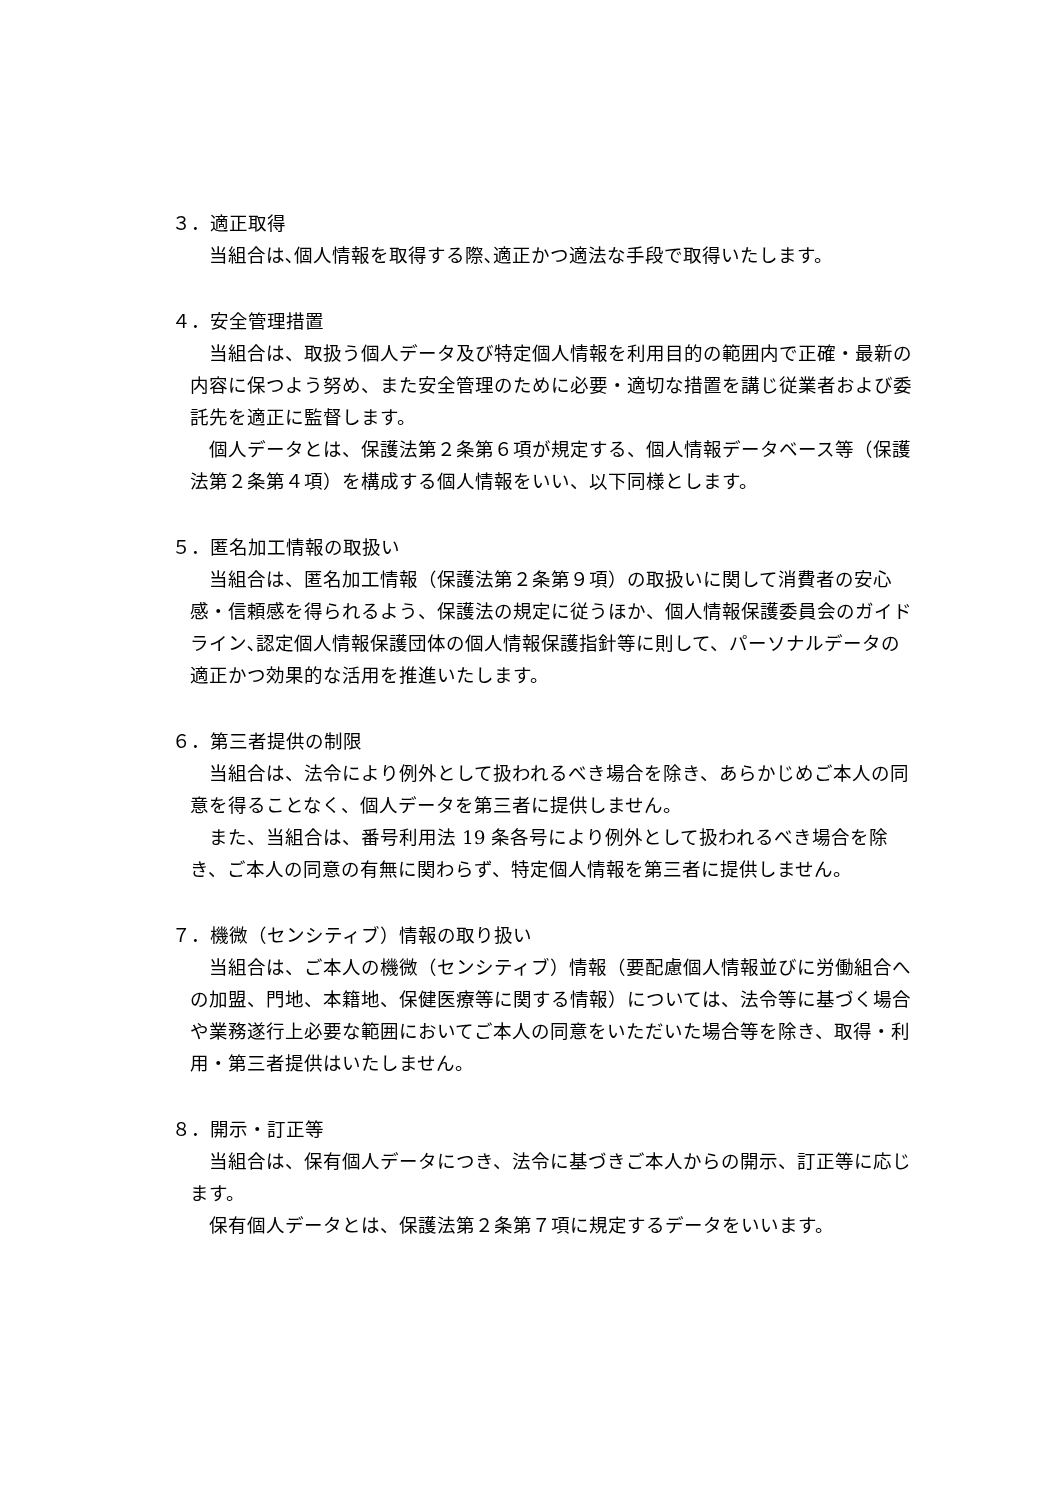３．適正取得
当組合は､個人情報を取得する際､適正かつ適法な手段で取得いたします。
４．安全管理措置
当組合は、取扱う個人データ及び特定個人情報を利用目的の範囲内で正確・最新の内容に保つよう努め、また安全管理のために必要・適切な措置を講じ従業者および委託先を適正に監督します。
個人データとは、保護法第２条第６項が規定する、個人情報データベース等（保護法第２条第４項）を構成する個人情報をいい、以下同様とします。
５．匿名加工情報の取扱い
当組合は、匿名加工情報（保護法第２条第９項）の取扱いに関して消費者の安心感・信頼感を得られるよう、保護法の規定に従うほか、個人情報保護委員会のガイドライン､認定個人情報保護団体の個人情報保護指針等に則して、パーソナルデータの適正かつ効果的な活用を推進いたします。
６．第三者提供の制限
当組合は、法令により例外として扱われるべき場合を除き、あらかじめご本人の同意を得ることなく、個人データを第三者に提供しません。
また、当組合は、番号利用法 19 条各号により例外として扱われるべき場合を除き、ご本人の同意の有無に関わらず、特定個人情報を第三者に提供しません。
７．機微（センシティブ）情報の取り扱い
当組合は、ご本人の機微（センシティブ）情報（要配慮個人情報並びに労働組合への加盟、門地、本籍地、保健医療等に関する情報）については、法令等に基づく場合や業務遂行上必要な範囲においてご本人の同意をいただいた場合等を除き、取得・利用・第三者提供はいたしません。
８．開示・訂正等
当組合は、保有個人データにつき、法令に基づきご本人からの開示、訂正等に応じます。
保有個人データとは、保護法第２条第７項に規定するデータをいいます。